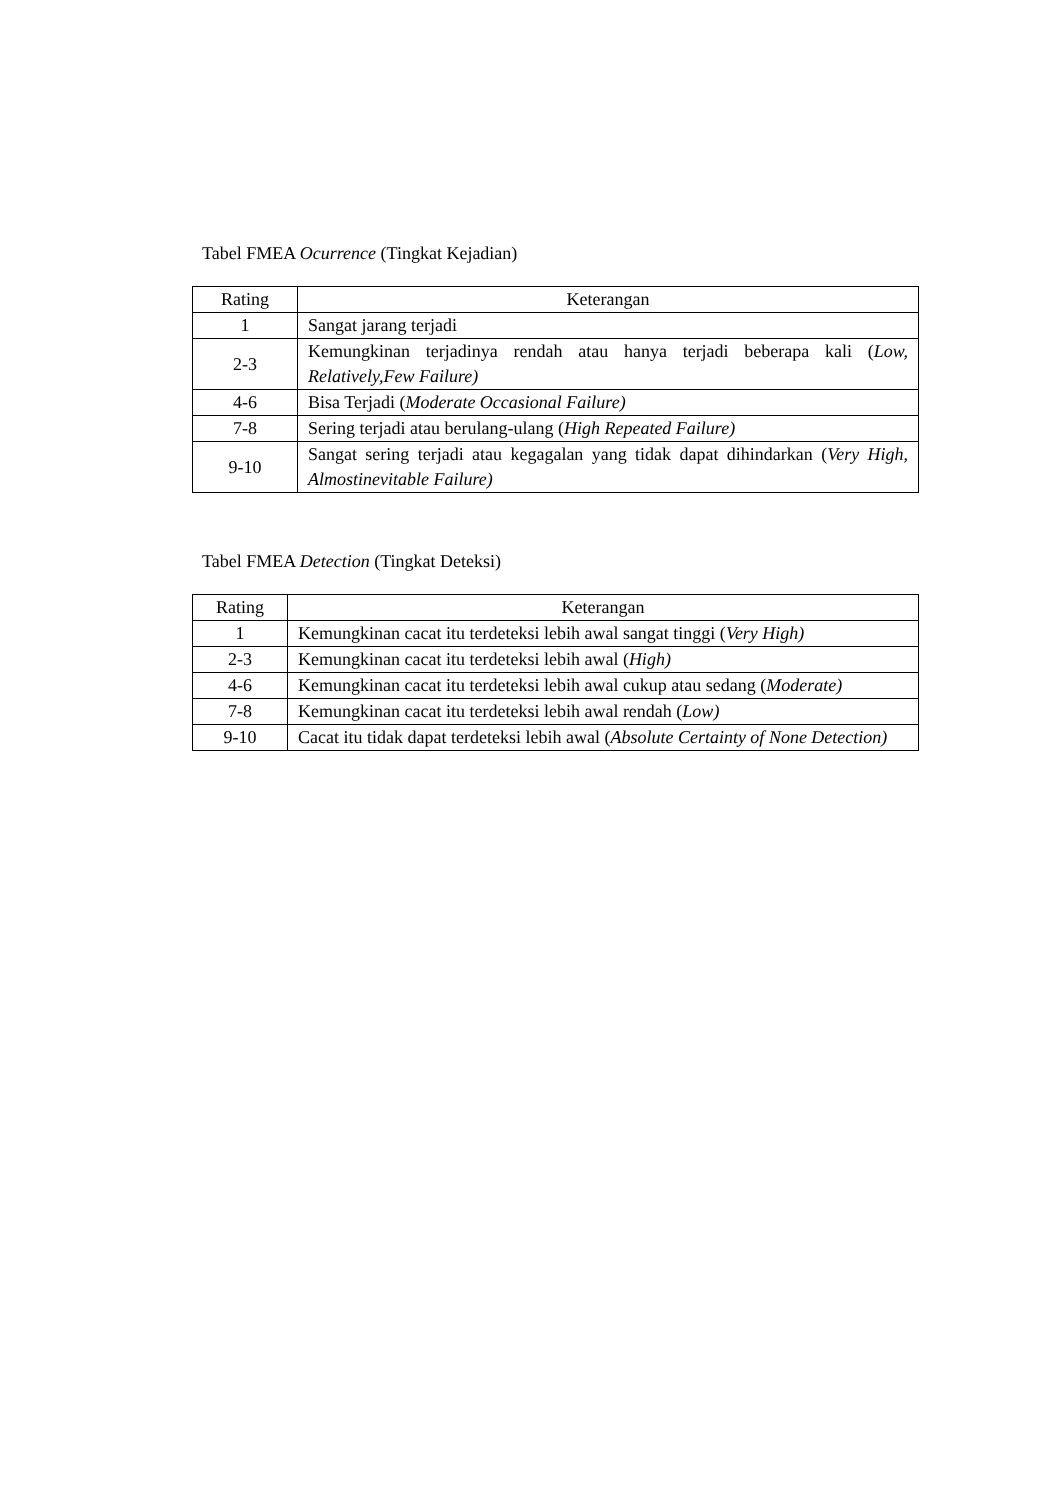Tabel FMEA Ocurrence (Tingkat Kejadian)
| Rating | Keterangan |
| --- | --- |
| 1 | Sangat jarang terjadi |
| 2-3 | Kemungkinan terjadinya rendah atau hanya terjadi beberapa kali ( Low, Relatively,Few Failure) |
| 4-6 | Bisa Terjadi ( Moderate Occasional Failure) |
| 7-8 | Sering terjadi atau berulang-ulang ( High Repeated Failure) |
| 9-10 | Sangat sering terjadi atau kegagalan yang tidak dapat dihindarkan ( Very High, Almostinevitable Failure) |
Tabel FMEA Detection (Tingkat Deteksi)
| Rating | Keterangan |
| --- | --- |
| 1 | Kemungkinan cacat itu terdeteksi lebih awal sangat tinggi ( Very High) |
| 2-3 | Kemungkinan cacat itu terdeteksi lebih awal ( High) |
| 4-6 | Kemungkinan cacat itu terdeteksi lebih awal cukup atau sedang ( Moderate) |
| 7-8 | Kemungkinan cacat itu terdeteksi lebih awal rendah ( Low) |
| 9-10 | Cacat itu tidak dapat terdeteksi lebih awal ( Absolute Certainty of None Detection) |